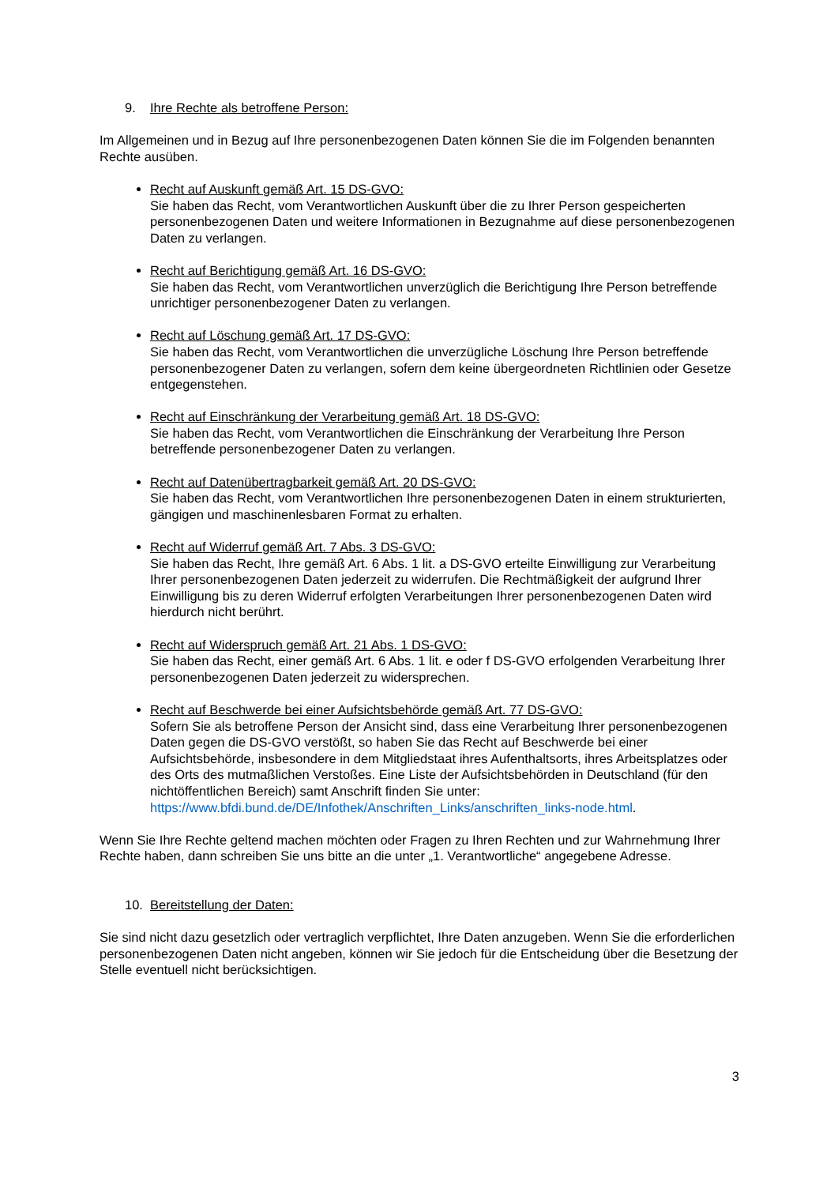9. Ihre Rechte als betroffene Person:
Im Allgemeinen und in Bezug auf Ihre personenbezogenen Daten können Sie die im Folgenden benannten Rechte ausüben.
Recht auf Auskunft gemäß Art. 15 DS-GVO:
Sie haben das Recht, vom Verantwortlichen Auskunft über die zu Ihrer Person gespeicherten personenbezogenen Daten und weitere Informationen in Bezugnahme auf diese personenbezogenen Daten zu verlangen.
Recht auf Berichtigung gemäß Art. 16 DS-GVO:
Sie haben das Recht, vom Verantwortlichen unverzüglich die Berichtigung Ihre Person betreffende unrichtiger personenbezogener Daten zu verlangen.
Recht auf Löschung gemäß Art. 17 DS-GVO:
Sie haben das Recht, vom Verantwortlichen die unverzügliche Löschung Ihre Person betreffende personenbezogener Daten zu verlangen, sofern dem keine übergeordneten Richtlinien oder Gesetze entgegenstehen.
Recht auf Einschränkung der Verarbeitung gemäß Art. 18 DS-GVO:
Sie haben das Recht, vom Verantwortlichen die Einschränkung der Verarbeitung Ihre Person betreffende personenbezogener Daten zu verlangen.
Recht auf Datenübertragbarkeit gemäß Art. 20 DS-GVO:
Sie haben das Recht, vom Verantwortlichen Ihre personenbezogenen Daten in einem strukturierten, gängigen und maschinenlesbaren Format zu erhalten.
Recht auf Widerruf gemäß Art. 7 Abs. 3 DS-GVO:
Sie haben das Recht, Ihre gemäß Art. 6 Abs. 1 lit. a DS-GVO erteilte Einwilligung zur Verarbeitung Ihrer personenbezogenen Daten jederzeit zu widerrufen. Die Rechtmäßigkeit der aufgrund Ihrer Einwilligung bis zu deren Widerruf erfolgten Verarbeitungen Ihrer personenbezogenen Daten wird hierdurch nicht berührt.
Recht auf Widerspruch gemäß Art. 21 Abs. 1 DS-GVO:
Sie haben das Recht, einer gemäß Art. 6 Abs. 1 lit. e oder f DS-GVO erfolgenden Verarbeitung Ihrer personenbezogenen Daten jederzeit zu widersprechen.
Recht auf Beschwerde bei einer Aufsichtsbehörde gemäß Art. 77 DS-GVO:
Sofern Sie als betroffene Person der Ansicht sind, dass eine Verarbeitung Ihrer personenbezogenen Daten gegen die DS-GVO verstößt, so haben Sie das Recht auf Beschwerde bei einer Aufsichtsbehörde, insbesondere in dem Mitgliedstaat ihres Aufenthaltsorts, ihres Arbeitsplatzes oder des Orts des mutmaßlichen Verstoßes. Eine Liste der Aufsichtsbehörden in Deutschland (für den nichtöffentlichen Bereich) samt Anschrift finden Sie unter: https://www.bfdi.bund.de/DE/Infothek/Anschriften_Links/anschriften_links-node.html.
Wenn Sie Ihre Rechte geltend machen möchten oder Fragen zu Ihren Rechten und zur Wahrnehmung Ihrer Rechte haben, dann schreiben Sie uns bitte an die unter „1. Verantwortliche“ angegebene Adresse.
10. Bereitstellung der Daten:
Sie sind nicht dazu gesetzlich oder vertraglich verpflichtet, Ihre Daten anzugeben. Wenn Sie die erforderlichen personenbezogenen Daten nicht angeben, können wir Sie jedoch für die Entscheidung über die Besetzung der Stelle eventuell nicht berücksichtigen.
3